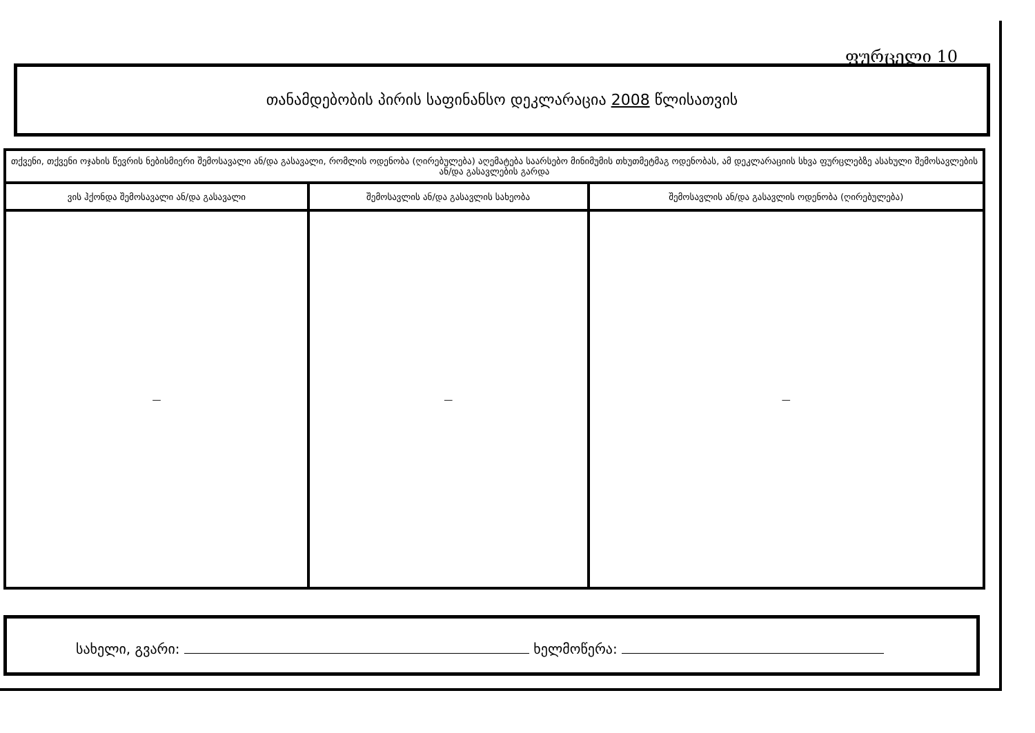ფურცელი 10
თანამდებობის პირის საფინანსო დეკლარაცია 2008 წლისათვის
| თქვენი, თქვენი ოჯახის წევრის ნებისმიერი შემოსავალი ან/და გასავალი, რომლის ოდენობა (ღირებულება) აღემატება საარსებო მინიმუმის თხუთმეტმაგ ოდენობას, ამ დეკლარაციის სხვა ფურცლებზე ასახული შემოსავლების ან/და გასავლების გარდა | | |
| --- | --- | --- |
| ვის ჰქონდა შემოსავალი ან/და გასავალი | შემოსავლის ან/და გასავლის სახეობა | შემოსავლის ან/და გასავლის ოდენობა (ღირებულება) |
| — | — | — |
სახელი, გვარი: ხელმოწერა: